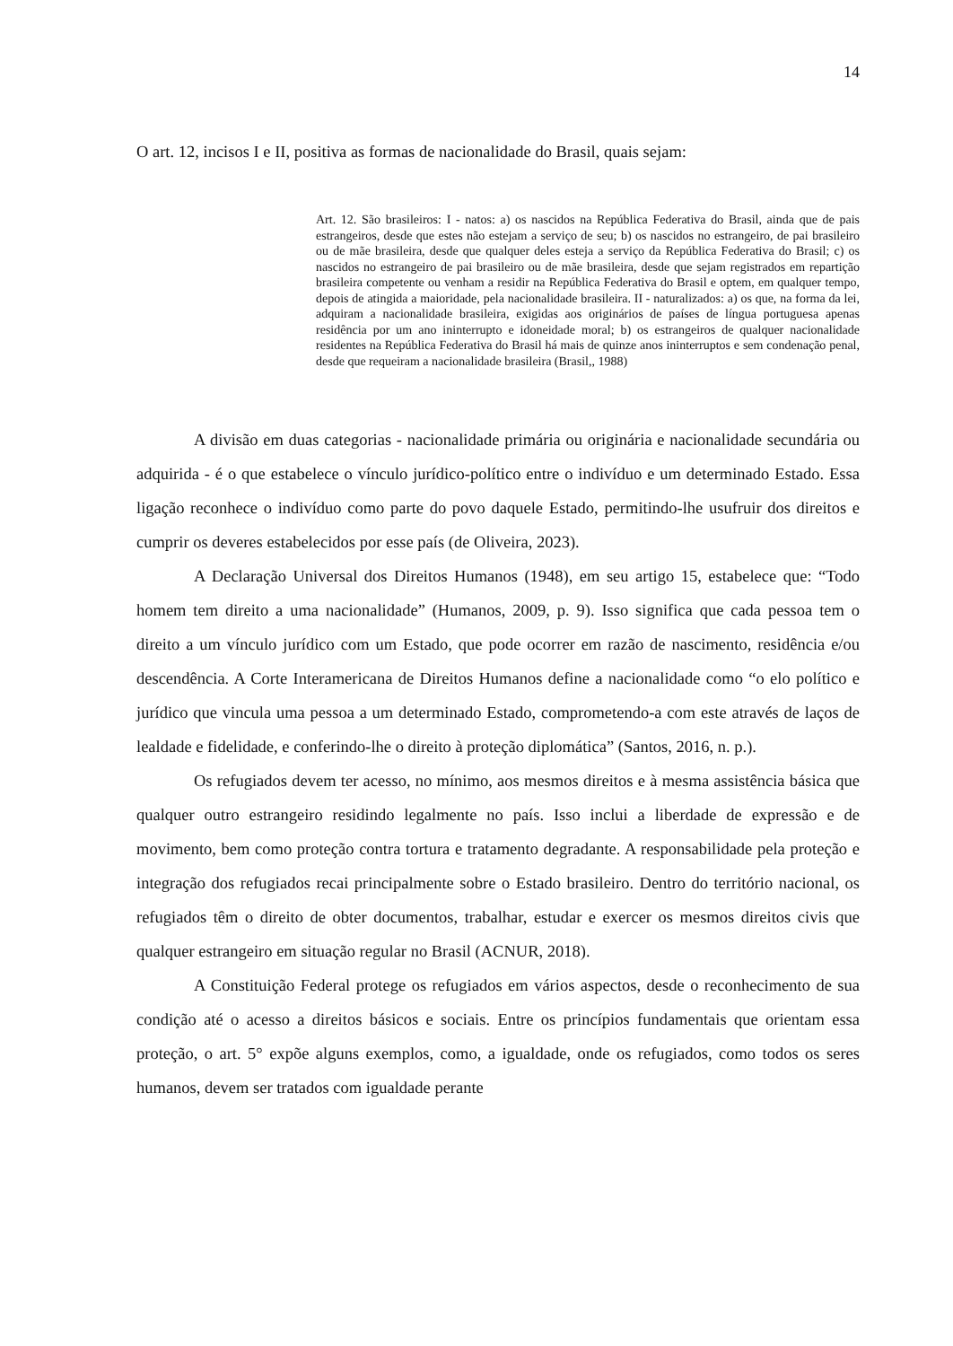14
O art. 12, incisos I e II, positiva as formas de nacionalidade do Brasil, quais sejam:
Art. 12. São brasileiros: I - natos: a) os nascidos na República Federativa do Brasil, ainda que de pais estrangeiros, desde que estes não estejam a serviço de seu; b) os nascidos no estrangeiro, de pai brasileiro ou de mãe brasileira, desde que qualquer deles esteja a serviço da República Federativa do Brasil; c) os nascidos no estrangeiro de pai brasileiro ou de mãe brasileira, desde que sejam registrados em repartição brasileira competente ou venham a residir na República Federativa do Brasil e optem, em qualquer tempo, depois de atingida a maioridade, pela nacionalidade brasileira. II - naturalizados: a) os que, na forma da lei, adquiram a nacionalidade brasileira, exigidas aos originários de países de língua portuguesa apenas residência por um ano ininterrupto e idoneidade moral; b) os estrangeiros de qualquer nacionalidade residentes na República Federativa do Brasil há mais de quinze anos ininterruptos e sem condenação penal, desde que requeiram a nacionalidade brasileira (Brasil,, 1988)
A divisão em duas categorias - nacionalidade primária ou originária e nacionalidade secundária ou adquirida - é o que estabelece o vínculo jurídico-político entre o indivíduo e um determinado Estado. Essa ligação reconhece o indivíduo como parte do povo daquele Estado, permitindo-lhe usufruir dos direitos e cumprir os deveres estabelecidos por esse país (de Oliveira, 2023).
A Declaração Universal dos Direitos Humanos (1948), em seu artigo 15, estabelece que: “Todo homem tem direito a uma nacionalidade” (Humanos, 2009, p. 9). Isso significa que cada pessoa tem o direito a um vínculo jurídico com um Estado, que pode ocorrer em razão de nascimento, residência e/ou descendência. A Corte Interamericana de Direitos Humanos define a nacionalidade como “o elo político e jurídico que vincula uma pessoa a um determinado Estado, comprometendo-a com este através de laços de lealdade e fidelidade, e conferindo-lhe o direito à proteção diplomática” (Santos, 2016, n. p.).
Os refugiados devem ter acesso, no mínimo, aos mesmos direitos e à mesma assistência básica que qualquer outro estrangeiro residindo legalmente no país. Isso inclui a liberdade de expressão e de movimento, bem como proteção contra tortura e tratamento degradante. A responsabilidade pela proteção e integração dos refugiados recai principalmente sobre o Estado brasileiro. Dentro do território nacional, os refugiados têm o direito de obter documentos, trabalhar, estudar e exercer os mesmos direitos civis que qualquer estrangeiro em situação regular no Brasil (ACNUR, 2018).
A Constituição Federal protege os refugiados em vários aspectos, desde o reconhecimento de sua condição até o acesso a direitos básicos e sociais. Entre os princípios fundamentais que orientam essa proteção, o art. 5° expõe alguns exemplos, como, a igualdade, onde os refugiados, como todos os seres humanos, devem ser tratados com igualdade perante